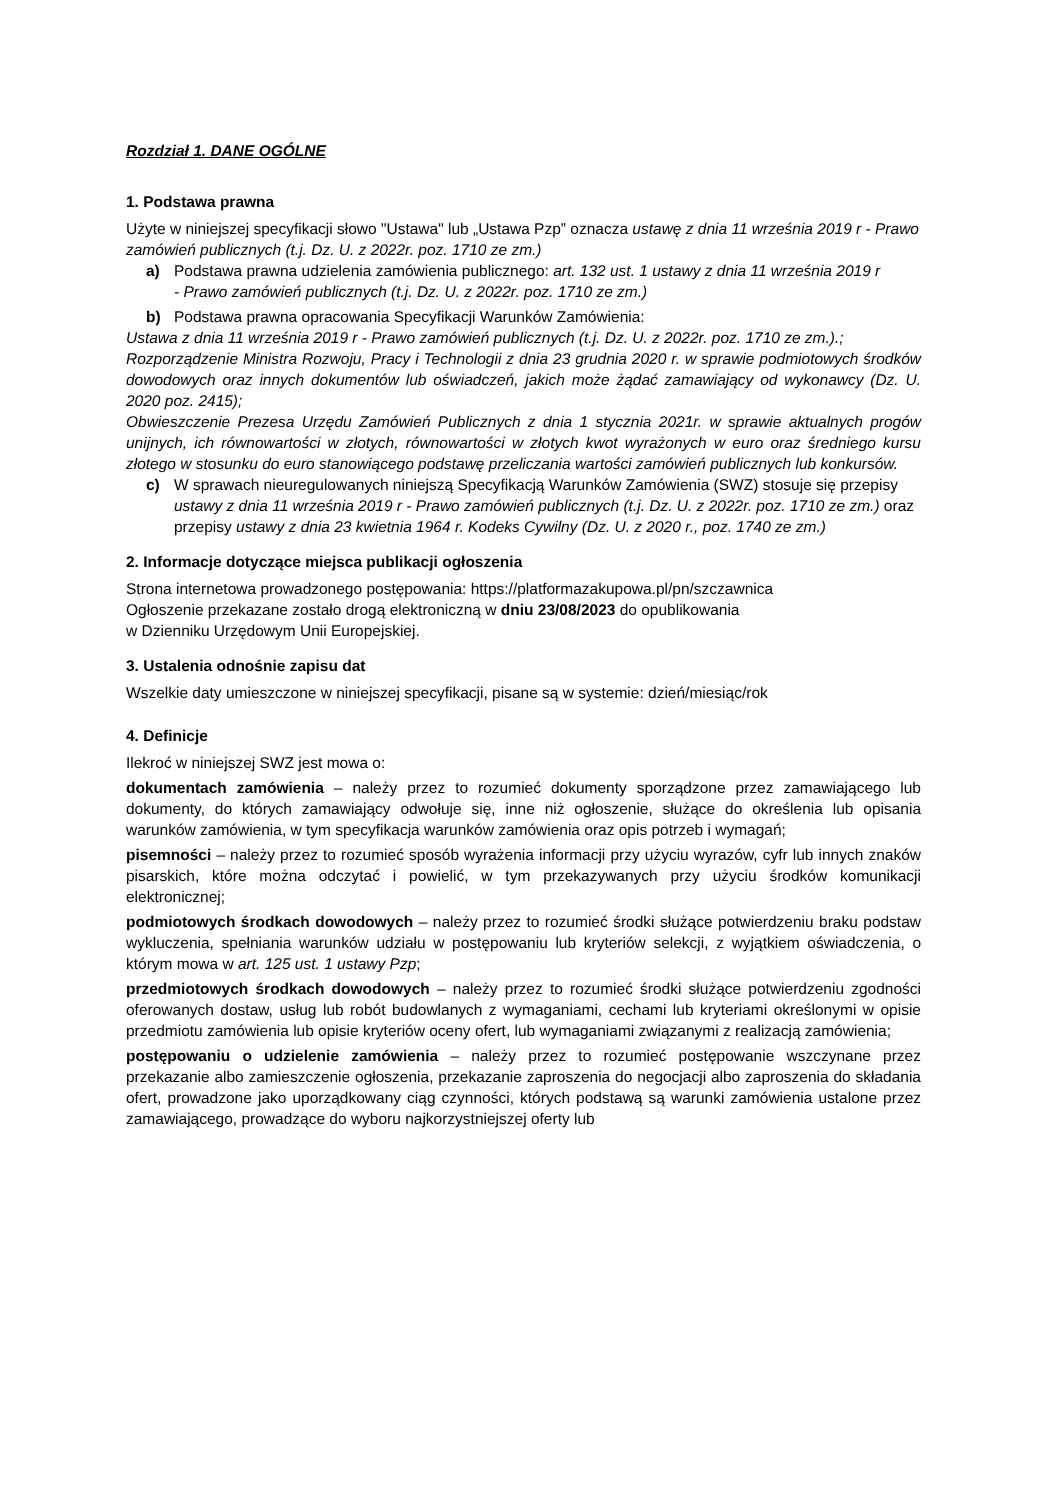Rozdział 1. DANE OGÓLNE
1. Podstawa prawna
Użyte w niniejszej specyfikacji słowo "Ustawa" lub „Ustawa Pzp” oznacza ustawę z dnia 11 września 2019 r - Prawo zamówień publicznych (t.j. Dz. U. z 2022r. poz. 1710 ze zm.)
a) Podstawa prawna udzielenia zamówienia publicznego: art. 132 ust. 1 ustawy z dnia 11 września 2019 r
- Prawo zamówień publicznych (t.j. Dz. U. z 2022r. poz. 1710 ze zm.)
b) Podstawa prawna opracowania Specyfikacji Warunków Zamówienia:
Ustawa z dnia 11 września 2019 r - Prawo zamówień publicznych (t.j. Dz. U. z 2022r. poz. 1710 ze zm.).;
Rozporządzenie Ministra Rozwoju, Pracy i Technologii z dnia 23 grudnia 2020 r. w sprawie podmiotowych środków dowodowych oraz innych dokumentów lub oświadczeń, jakich może żądać zamawiający od wykonawcy (Dz. U. 2020 poz. 2415);
Obwieszczenie Prezesa Urzędu Zamówień Publicznych z dnia 1 stycznia 2021r. w sprawie aktualnych progów unijnych, ich równowartości w złotych, równowartości w złotych kwot wyrażonych w euro oraz średniego kursu złotego w stosunku do euro stanowiącego podstawę przeliczania wartości zamówień publicznych lub konkursów.
c) W sprawach nieuregulowanych niniejszą Specyfikacją Warunków Zamówienia (SWZ) stosuje się przepisy ustawy z dnia 11 września 2019 r - Prawo zamówień publicznych (t.j. Dz. U. z 2022r. poz. 1710 ze zm.) oraz przepisy ustawy z dnia 23 kwietnia 1964 r. Kodeks Cywilny (Dz. U. z 2020 r., poz. 1740 ze zm.)
2. Informacje dotyczące miejsca publikacji ogłoszenia
Strona internetowa prowadzonego postępowania: https://platformazakupowa.pl/pn/szczawnica
Ogłoszenie przekazane zostało drogą elektroniczną w dniu 23/08/2023 do opublikowania
w Dzienniku Urzędowym Unii Europejskiej.
3. Ustalenia odnośnie zapisu dat
Wszelkie daty umieszczone w niniejszej specyfikacji, pisane są w systemie: dzień/miesiąc/rok
4. Definicje
Ilekroć w niniejszej SWZ jest mowa o:
dokumentach zamówienia – należy przez to rozumieć dokumenty sporządzone przez zamawiającego lub dokumenty, do których zamawiający odwołuje się, inne niż ogłoszenie, służące do określenia lub opisania warunków zamówienia, w tym specyfikacja warunków zamówienia oraz opis potrzeb i wymagań;
pisemności – należy przez to rozumieć sposób wyrażenia informacji przy użyciu wyrazów, cyfr lub innych znaków pisarskich, które można odczytać i powielić, w tym przekazywanych przy użyciu środków komunikacji elektronicznej;
podmiotowych środkach dowodowych – należy przez to rozumieć środki służące potwierdzeniu braku podstaw wykluczenia, spełniania warunków udziału w postępowaniu lub kryteriów selekcji, z wyjątkiem oświadczenia, o którym mowa w art. 125 ust. 1 ustawy Pzp;
przedmiotowych środkach dowodowych – należy przez to rozumieć środki służące potwierdzeniu zgodności oferowanych dostaw, usług lub robót budowlanych z wymaganiami, cechami lub kryteriami określonymi w opisie przedmiotu zamówienia lub opisie kryteriów oceny ofert, lub wymaganiami związanymi z realizacją zamówienia;
postępowaniu o udzielenie zamówienia – należy przez to rozumieć postępowanie wszczynane przez przekazanie albo zamieszczenie ogłoszenia, przekazanie zaproszenia do negocjacji albo zaproszenia do składania ofert, prowadzone jako uporządkowany ciąg czynności, których podstawą są warunki zamówienia ustalone przez zamawiającego, prowadzące do wyboru najkorzystniejszej oferty lub